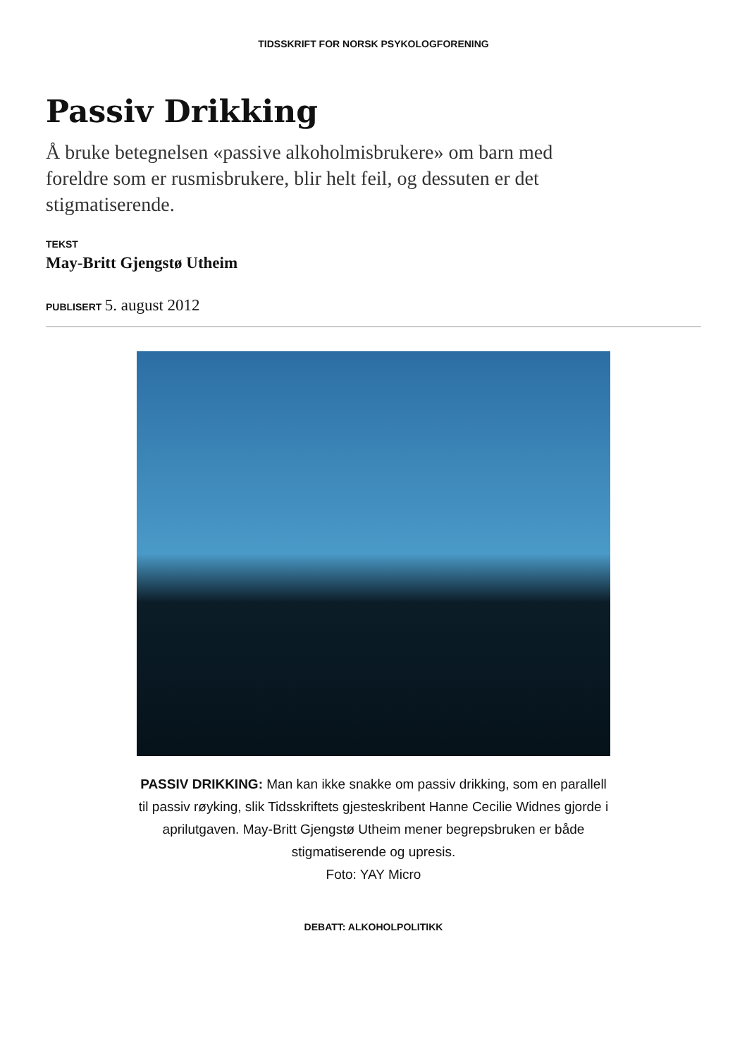TIDSSKRIFT FOR NORSK PSYKOLOGFORENING
Passiv Drikking
Å bruke betegnelsen «passive alkoholmisbrukere» om barn med foreldre som er rusmisbrukere, blir helt feil, og dessuten er det stigmatiserende.
TEKST
May-Britt Gjengstø Utheim
PUBLISERT 5. august 2012
PASSIV DRIKKING: Man kan ikke snakke om passiv drikking, som en parallell til passiv røyking, slik Tidsskriftets gjesteskribent Hanne Cecilie Widnes gjorde i aprilutgaven. May-Britt Gjengstø Utheim mener begrepsbruken er både stigmatiserende og upresis.
Foto: YAY Micro
DEBATT: ALKOHOLPOLITIKK